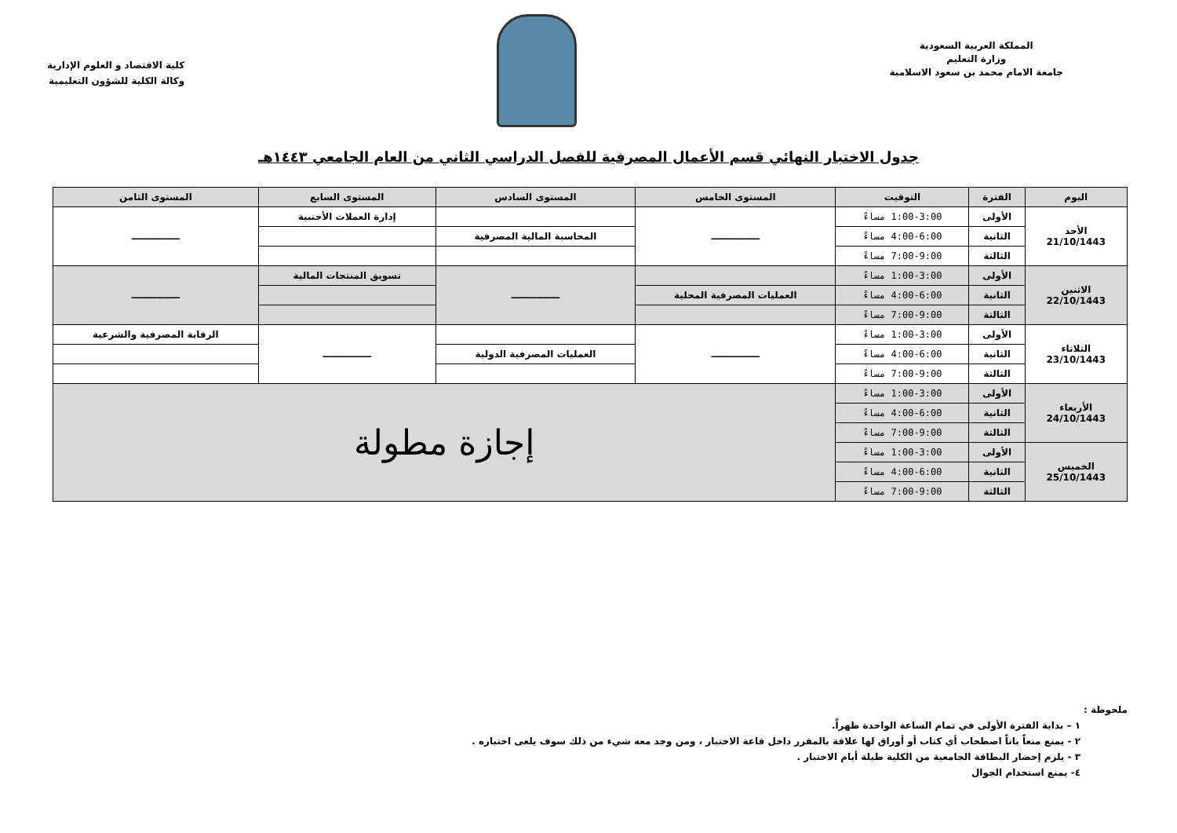المملكة العربية السعودية
وزارة التعليم
جامعة الامام محمد بن سعود الاسلامية
كلية الاقتصاد و العلوم الإدارية
وكالة الكلية للشؤون التعليمية
جدول الاختبار النهائي قسم الأعمال المصرفية للفصل الدراسي الثاني من العام الجامعي ١٤٤٣هـ
| اليوم | الفترة | التوقيت | المستوى الخامس | المستوى السادس | المستوى السابع | المستوى الثامن |
| --- | --- | --- | --- | --- | --- | --- |
| الأحد 21/10/1443 | الأولى | 1:00-3:00 مساءً | ـــــــــــــــ | | إدارة العملات الأجنبية | ـــــــــــــــ |
| | الثانية | 4:00-6:00 مساءً | | المحاسبة المالية المصرفية | | |
| | الثالثة | 7:00-9:00 مساءً | | | | |
| الاثنين 22/10/1443 | الأولى | 1:00-3:00 مساءً | | ـــــــــــــــ | تسويق المنتجات المالية | ـــــــــــــــ |
| | الثانية | 4:00-6:00 مساءً | العمليات المصرفية المحلية | | | |
| | الثالثة | 7:00-9:00 مساءً | | | | |
| الثلاثاء 23/10/1443 | الأولى | 1:00-3:00 مساءً | ـــــــــــــــ | | ـــــــــــــــ | الرقابة المصرفية والشرعية |
| | الثانية | 4:00-6:00 مساءً | | العمليات المصرفية الدولية | | |
| | الثالثة | 7:00-9:00 مساءً | | | | |
| الأربعاء 24/10/1443 | الأولى | 1:00-3:00 مساءً | إجازة مطولة | | | |
| | الثانية | 4:00-6:00 مساءً | | | | |
| | الثالثة | 7:00-9:00 مساءً | | | | |
| الخميس 25/10/1443 | الأولى | 1:00-3:00 مساءً | | | | |
| | الثانية | 4:00-6:00 مساءً | | | | |
| | الثالثة | 7:00-9:00 مساءً | | | | |
ملحوظة :
١ – بداية الفترة الأولى في تمام الساعة الواحدة ظهراً.
٢ - يمنع منعاً باتاً اصطحاب أي كتاب أو أوراق لها علاقة بالمقرر داخل قاعة الاختبار ، ومن وجد معه شيء من ذلك سوف يلغى اختباره .
٣ - يلزم إحضار البطاقة الجامعية من الكلية طيلة أيام الاختبار .
٤- يمنع استخدام الجوال